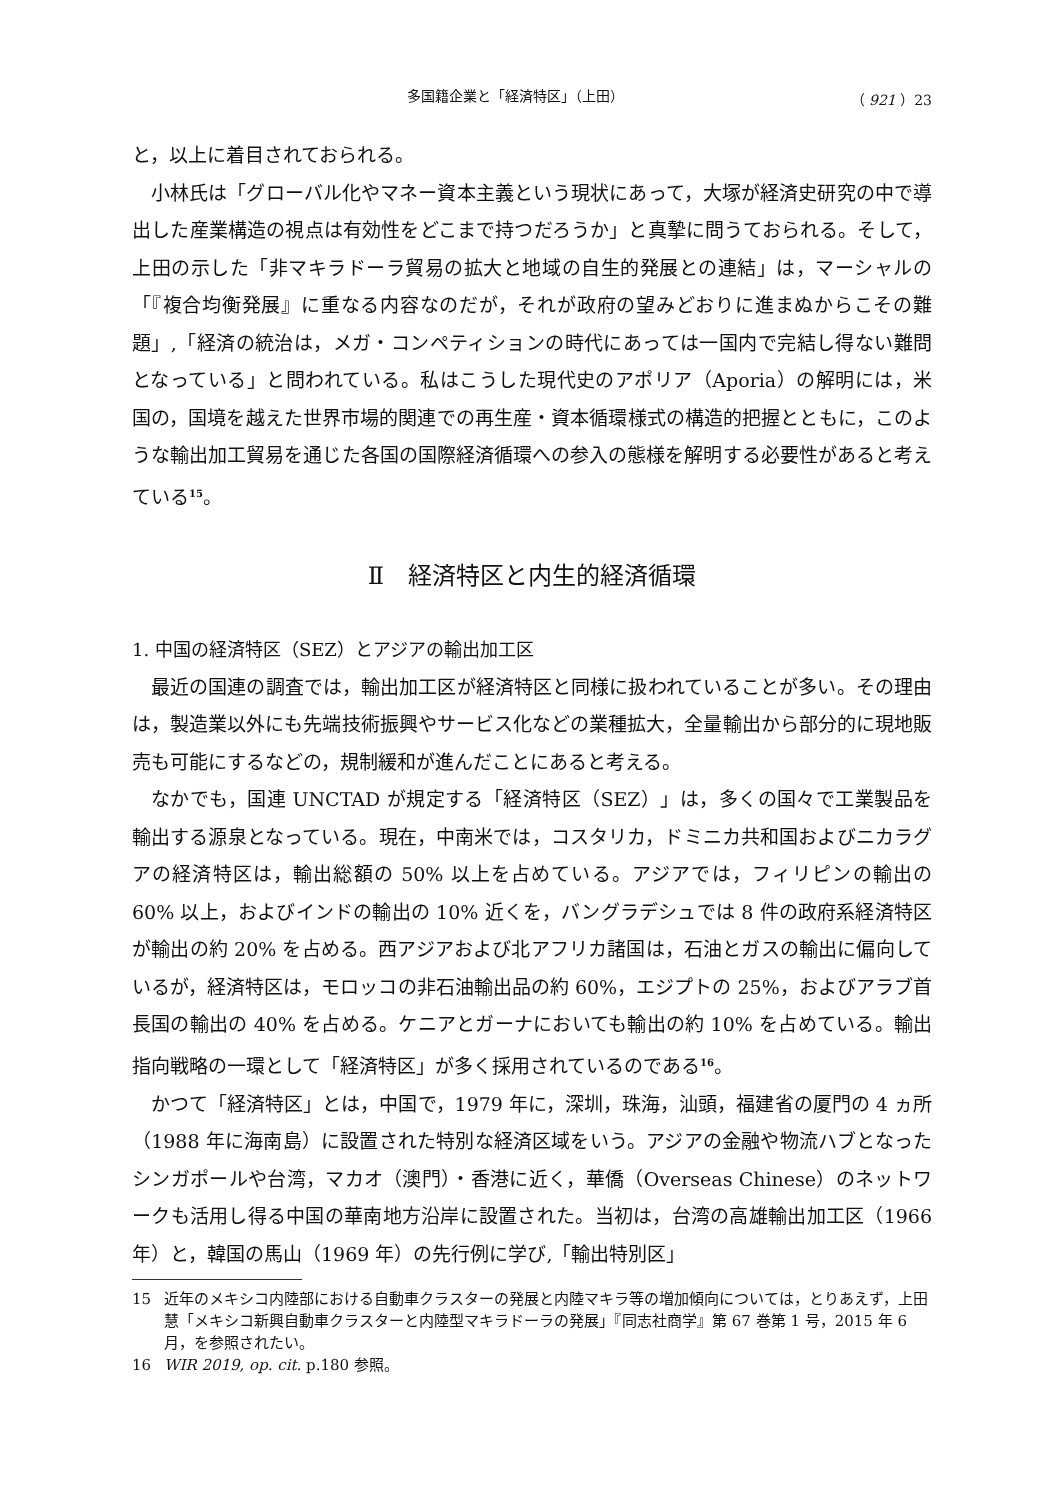多国籍企業と「経済特区」（上田） （ 921 ）23
と，以上に着目されておられる。
小林氏は「グローバル化やマネー資本主義という現状にあって，大塚が経済史研究の中で導出した産業構造の視点は有効性をどこまで持つだろうか」と真摯に問うておられる。そして，上田の示した「非マキラドーラ貿易の拡大と地域の自生的発展との連結」は，マーシャルの「『複合均衡発展』に重なる内容なのだが，それが政府の望みどおりに進まぬからこその難題」,「経済の統治は，メガ・コンペティションの時代にあっては一国内で完結し得ない難問となっている」と問われている。私はこうした現代史のアポリア（Aporia）の解明には，米国の，国境を越えた世界市場的関連での再生産・資本循環様式の構造的把握とともに，このような輸出加工貿易を通じた各国の国際経済循環への参入の態様を解明する必要性があると考えている<sup>15</sup>。
Ⅱ　経済特区と内生的経済循環
1. 中国の経済特区（SEZ）とアジアの輸出加工区
最近の国連の調査では，輸出加工区が経済特区と同様に扱われていることが多い。その理由は，製造業以外にも先端技術振興やサービス化などの業種拡大，全量輸出から部分的に現地販売も可能にするなどの，規制緩和が進んだことにあると考える。
なかでも，国連 UNCTAD が規定する「経済特区（SEZ）」は，多くの国々で工業製品を輸出する源泉となっている。現在，中南米では，コスタリカ，ドミニカ共和国およびニカラグアの経済特区は，輸出総額の 50% 以上を占めている。アジアでは，フィリピンの輸出の 60% 以上，およびインドの輸出の 10% 近くを，バングラデシュでは 8 件の政府系経済特区が輸出の約 20% を占める。西アジアおよび北アフリカ諸国は，石油とガスの輸出に偏向しているが，経済特区は，モロッコの非石油輸出品の約 60%，エジプトの 25%，およびアラブ首長国の輸出の 40% を占める。ケニアとガーナにおいても輸出の約 10% を占めている。輸出指向戦略の一環として「経済特区」が多く採用されているのである<sup>16</sup>。
かつて「経済特区」とは，中国で，1979 年に，深圳，珠海，汕頭，福建省の厦門の 4 ヵ所（1988 年に海南島）に設置された特別な経済区域をいう。アジアの金融や物流ハブとなったシンガポールや台湾，マカオ（澳門）・香港に近く，華僑（Overseas Chinese）のネットワークも活用し得る中国の華南地方沿岸に設置された。当初は，台湾の高雄輸出加工区（1966 年）と，韓国の馬山（1969 年）の先行例に学び,「輸出特別区」
15 近年のメキシコ内陸部における自動車クラスターの発展と内陸マキラ等の増加傾向については，とりあえず，上田慧「メキシコ新興自動車クラスターと内陸型マキラドーラの発展」『同志社商学』第 67 巻第 1 号，2015 年 6 月，を参照されたい。
16 WIR 2019, op. cit. p.180 参照。